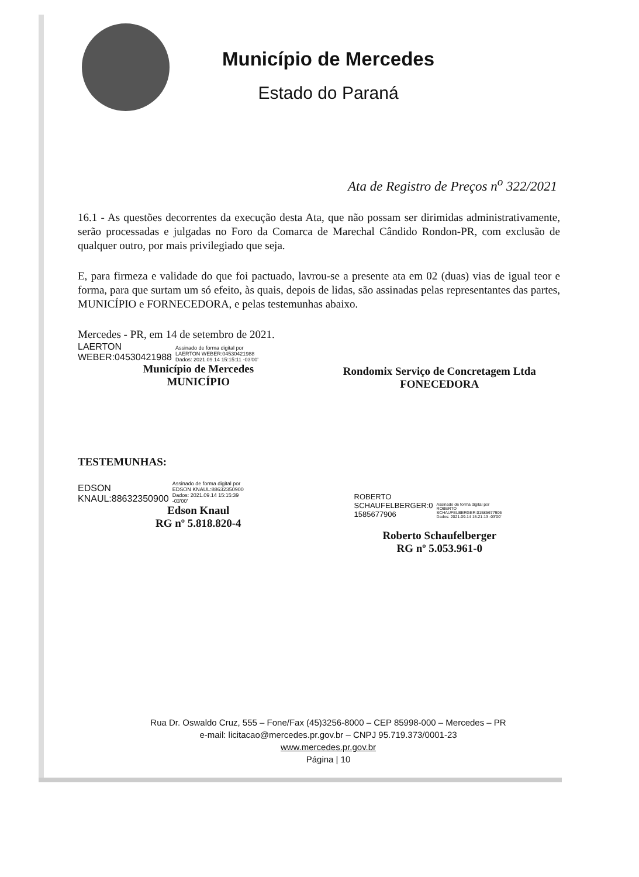Município de Mercedes
Estado do Paraná
Ata de Registro de Preços n<sup>o</sup> 322/2021
16.1 - As questões decorrentes da execução desta Ata, que não possam ser dirimidas administrativamente, serão processadas e julgadas no Foro da Comarca de Marechal Cândido Rondon-PR, com exclusão de qualquer outro, por mais privilegiado que seja.
E, para firmeza e validade do que foi pactuado, lavrou-se a presente ata em 02 (duas) vias de igual teor e forma, para que surtam um só efeito, às quais, depois de lidas, são assinadas pelas representantes das partes, MUNICÍPIO e FORNECEDORA, e pelas testemunhas abaixo.
Mercedes - PR, em 14 de setembro de 2021.
LAERTON
WEBER:04530421988
Assinado de forma digital por
LAERTON WEBER:04530421988
Dados: 2021.09.14 15:15:11 -03'00'
Município de Mercedes
MUNICÍPIO
Rondomix Serviço de Concretagem Ltda
FONECEDORA
TESTEMUNHAS:
EDSON
KNAUL:88632350900
Assinado de forma digital por
EDSON KNAUL:88632350900
Dados: 2021.09.14 15:15:39
-03'00'
Edson Knaul
RG nº 5.818.820-4
ROBERTO
SCHAUFELBERGER:0
1585677906
Assinado de forma digital por
ROBERTO
SCHAUFELBERGER:01585677906
Dados: 2021.09.14 15:21:13 -03'00'
Roberto Schaufelberger
RG nº 5.053.961-0
Rua Dr. Oswaldo Cruz, 555 – Fone/Fax (45)3256-8000 – CEP 85998-000 – Mercedes – PR
e-mail: licitacao@mercedes.pr.gov.br – CNPJ 95.719.373/0001-23
www.mercedes.pr.gov.br
Página | 10